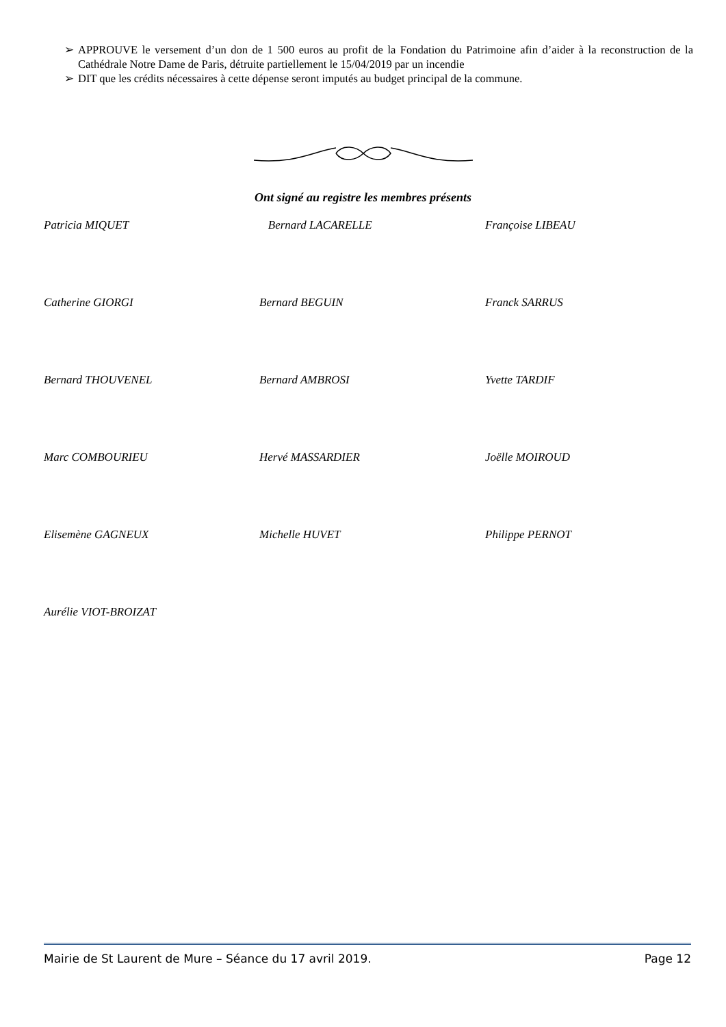➢ APPROUVE le versement d’un don de 1 500 euros au profit de la Fondation du Patrimoine afin d’aider à la reconstruction de la Cathédrale Notre Dame de Paris, détruite partiellement le 15/04/2019 par un incendie
➢ DIT que les crédits nécessaires à cette dépense seront imputés au budget principal de la commune.
Ont signé au registre les membres présents
Patricia MIQUET
Bernard LACARELLE
Françoise LIBEAU
Catherine GIORGI
Bernard BEGUIN
Franck SARRUS
Bernard THOUVENEL
Bernard AMBROSI
Yvette TARDIF
Marc COMBOURIEU
Hervé MASSARDIER
Joëlle MOIROUD
Elisemène GAGNEUX
Michelle HUVET
Philippe PERNOT
Aurélie VIOT-BROIZAT
Mairie de St Laurent de Mure – Séance du 17 avril 2019. Page 12